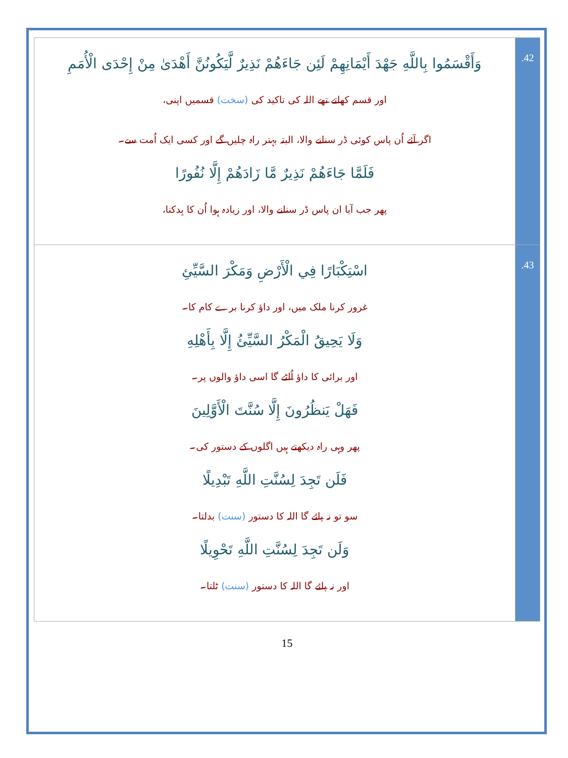| وَأَقْسَمُوا بِاللَّهِ جَهْدَ أَيْمَانِهِمْ لَئِن جَاءَهُمْ نَذِيرٌ لَّيَكُونُنَّ أَهْدَىٰ مِنْ إِحْدَى الْأُمَمِ اور قسم کھاتے تھے اللہ کی تاکید کی (سخت) قسمیں اپنی، اگر آئے اُن پاس کوئی ڈر سنانے والا، البتہ بہتر راہ چلیں گے اور کسی ایک اُمت سے۔ فَلَمَّا جَاءَهُمْ نَذِيرٌ مَّا زَادَهُمْ إِلَّا نُفُورًا پھر جب آیا ان پاس ڈر سنانے والا، اور زیادہ ہوا اُن کا بِدکنا، | .42 |
| اسْتِكْبَارًا فِي الْأَرْضِ وَمَكْرَ السَّيِّئِ غرور کرنا ملک میں، اور داؤ کرنا برے کام کا۔ وَلَا يَحِيقُ الْمَكْرُ السَّيِّئُ إِلَّا بِأَهْلِهِ اور برائی کا داؤ اُلٹے گا اسی داؤ والوں پر۔ فَهَلْ يَنظُرُونَ إِلَّا سُنَّتَ الْأَوَّلِينَ پھر وہی راہ دیکھتے ہیں اگلوں کے دستور کی۔ فَلَن تَجِدَ لِسُنَّتِ اللَّهِ تَبْدِيلًا سو تو نہ پائے گا اللہ کا دستور (سنت) بدلتا۔ وَلَن تَجِدَ لِسُنَّتِ اللَّهِ تَحْوِيلًا اور نہ پائے گا اللہ کا دستور (سنت) ٹلتا۔ | .43 |
15